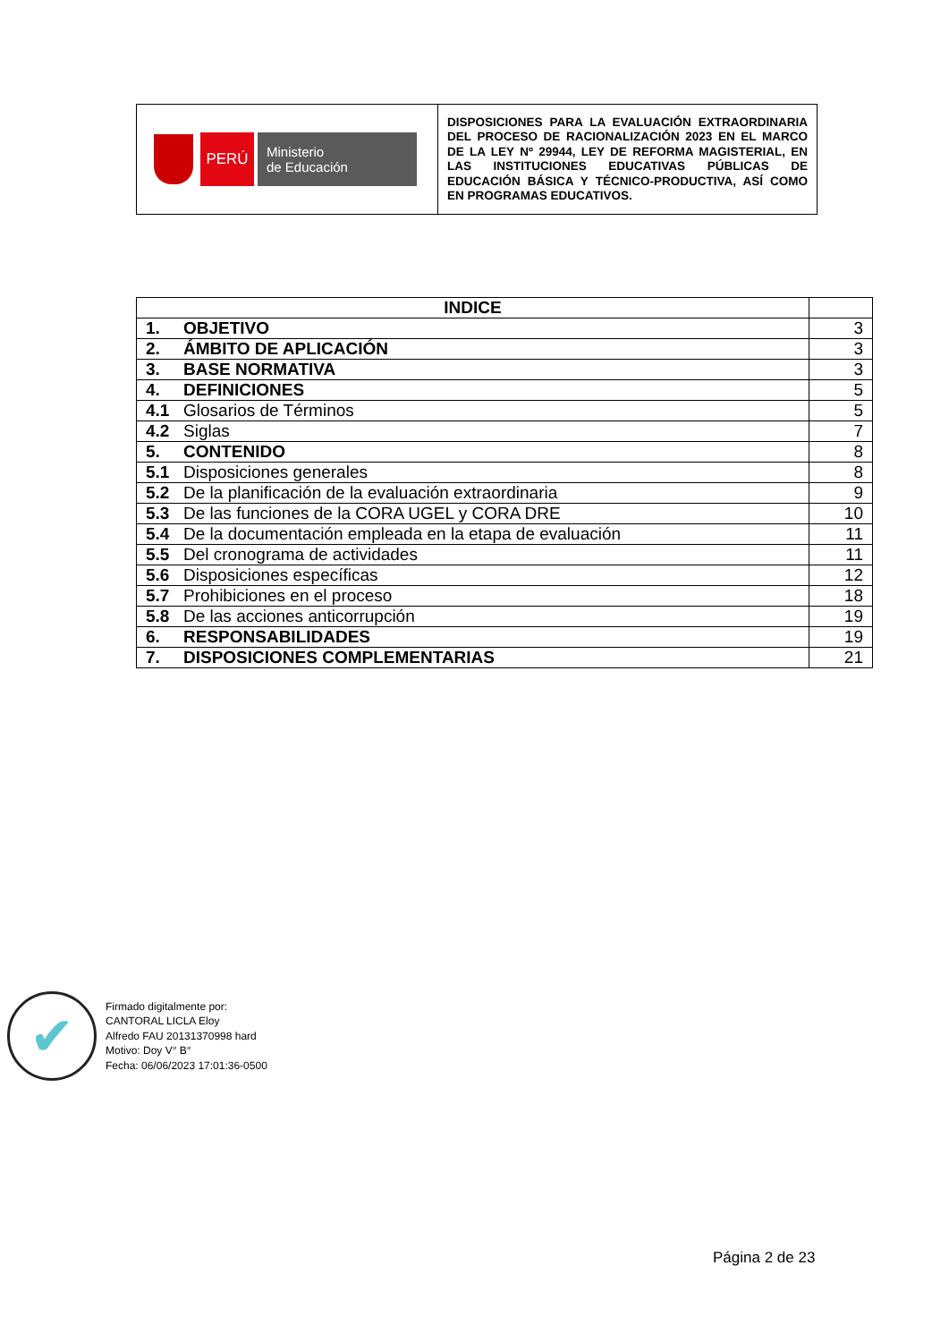| PERÚ Ministerio de Educación | DISPOSICIONES PARA LA EVALUACIÓN EXTRAORDINARIA DEL PROCESO DE RACIONALIZACIÓN 2023 EN EL MARCO DE LA LEY Nº 29944, LEY DE REFORMA MAGISTERIAL, EN LAS INSTITUCIONES EDUCATIVAS PÚBLICAS DE EDUCACIÓN BÁSICA Y TÉCNICO-PRODUCTIVA, ASÍ COMO EN PROGRAMAS EDUCATIVOS. |
| INDICE | |
| --- | --- |
| 1. OBJETIVO | 3 |
| 2. ÁMBITO DE APLICACIÓN | 3 |
| 3. BASE NORMATIVA | 3 |
| 4. DEFINICIONES | 5 |
| 4.1 Glosarios de Términos | 5 |
| 4.2 Siglas | 7 |
| 5. CONTENIDO | 8 |
| 5.1 Disposiciones generales | 8 |
| 5.2 De la planificación de la evaluación extraordinaria | 9 |
| 5.3 De las funciones de la CORA UGEL y CORA DRE | 10 |
| 5.4 De la documentación empleada en la etapa de evaluación | 11 |
| 5.5 Del cronograma de actividades | 11 |
| 5.6 Disposiciones específicas | 12 |
| 5.7 Prohibiciones en el proceso | 18 |
| 5.8 De las acciones anticorrupción | 19 |
| 6. RESPONSABILIDADES | 19 |
| 7. DISPOSICIONES COMPLEMENTARIAS | 21 |
✔
Firmado digitalmente por:
CANTORAL LICLA Eloy
Alfredo FAU 20131370998 hard
Motivo: Doy V° B°
Fecha: 06/06/2023 17:01:36-0500
Página 2 de 23